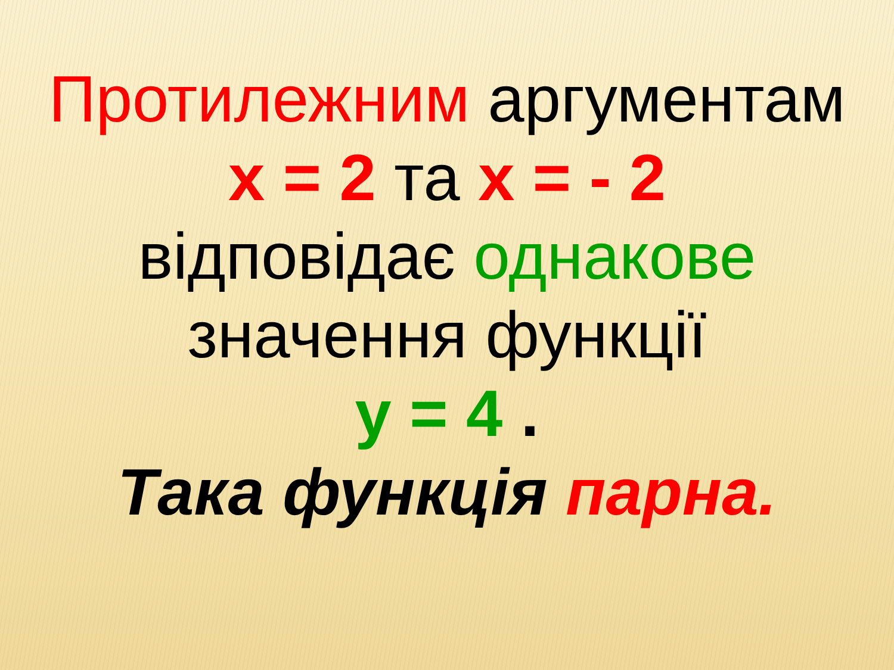Протилежним аргументам
х = 2 та х = - 2
відповідає однакове
значення функції
у = 4 .
Така функція парна.